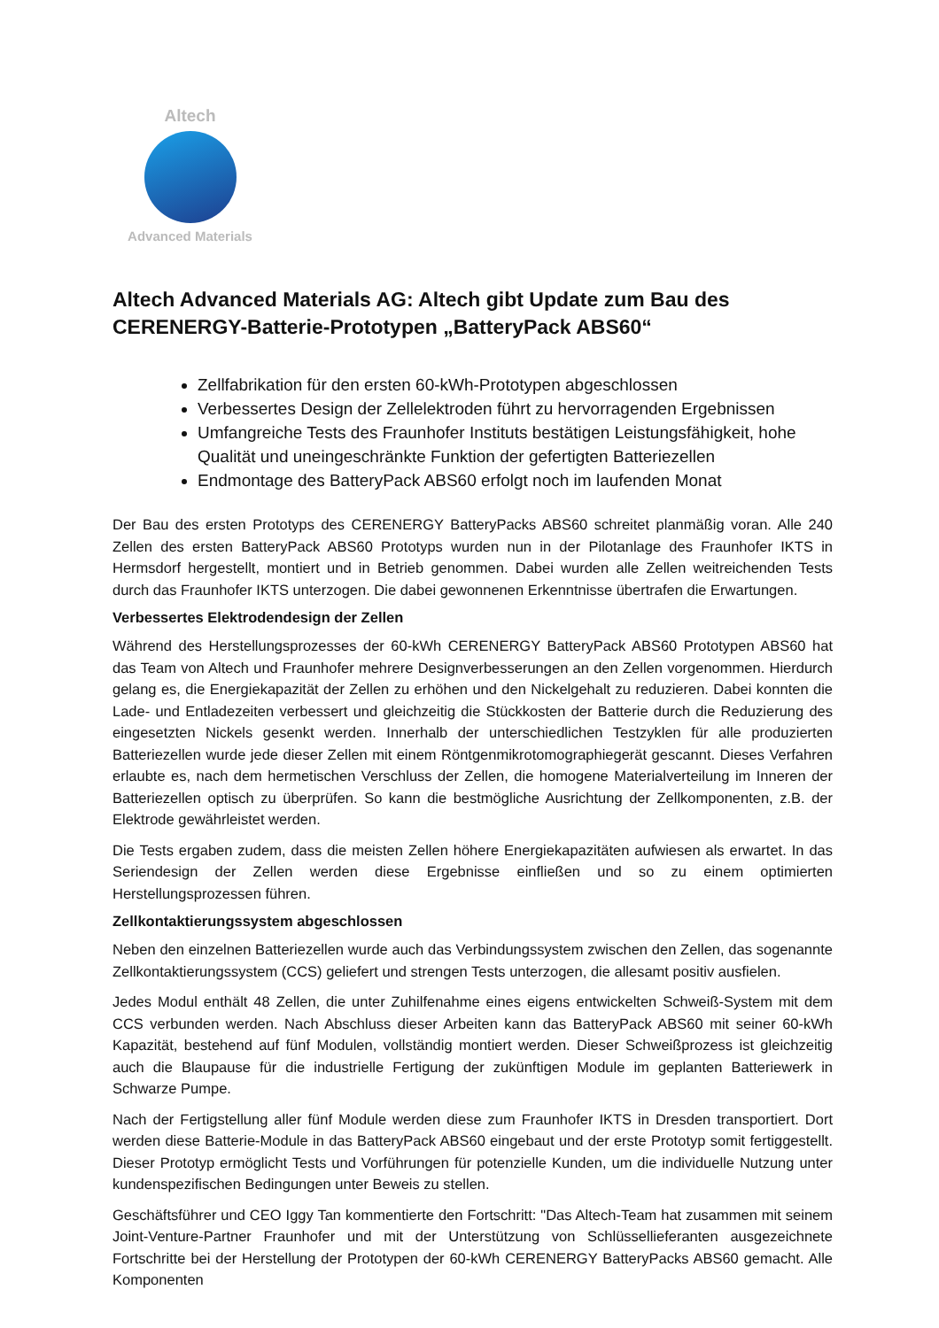Altech
Advanced Materials
Altech Advanced Materials AG: Altech gibt Update zum Bau des CERENERGY-Batterie-Prototypen „BatteryPack ABS60“
Zellfabrikation für den ersten 60-kWh-Prototypen abgeschlossen
Verbessertes Design der Zellelektroden führt zu hervorragenden Ergebnissen
Umfangreiche Tests des Fraunhofer Instituts bestätigen Leistungsfähigkeit, hohe Qualität und uneingeschränkte Funktion der gefertigten Batteriezellen
Endmontage des BatteryPack ABS60 erfolgt noch im laufenden Monat
Der Bau des ersten Prototyps des CERENERGY BatteryPacks ABS60 schreitet planmäßig voran. Alle 240 Zellen des ersten BatteryPack ABS60 Prototyps wurden nun in der Pilotanlage des Fraunhofer IKTS in Hermsdorf hergestellt, montiert und in Betrieb genommen. Dabei wurden alle Zellen weitreichenden Tests durch das Fraunhofer IKTS unterzogen. Die dabei gewonnenen Erkenntnisse übertrafen die Erwartungen.
Verbessertes Elektrodendesign der Zellen
Während des Herstellungsprozesses der 60-kWh CERENERGY BatteryPack ABS60 Prototypen ABS60 hat das Team von Altech und Fraunhofer mehrere Designverbesserungen an den Zellen vorgenommen. Hierdurch gelang es, die Energiekapazität der Zellen zu erhöhen und den Nickelgehalt zu reduzieren. Dabei konnten die Lade- und Entladezeiten verbessert und gleichzeitig die Stückkosten der Batterie durch die Reduzierung des eingesetzten Nickels gesenkt werden. Innerhalb der unterschiedlichen Testzyklen für alle produzierten Batteriezellen wurde jede dieser Zellen mit einem Röntgenmikrotomographiegerät gescannt. Dieses Verfahren erlaubte es, nach dem hermetischen Verschluss der Zellen, die homogene Materialverteilung im Inneren der Batteriezellen optisch zu überprüfen. So kann die bestmögliche Ausrichtung der Zellkomponenten, z.B. der Elektrode gewährleistet werden.
Die Tests ergaben zudem, dass die meisten Zellen höhere Energiekapazitäten aufwiesen als erwartet. In das Seriendesign der Zellen werden diese Ergebnisse einfließen und so zu einem optimierten Herstellungsprozessen führen.
Zellkontaktierungssystem abgeschlossen
Neben den einzelnen Batteriezellen wurde auch das Verbindungssystem zwischen den Zellen, das sogenannte Zellkontaktierungssystem (CCS) geliefert und strengen Tests unterzogen, die allesamt positiv ausfielen.
Jedes Modul enthält 48 Zellen, die unter Zuhilfenahme eines eigens entwickelten Schweiß-System mit dem CCS verbunden werden. Nach Abschluss dieser Arbeiten kann das BatteryPack ABS60 mit seiner 60-kWh Kapazität, bestehend auf fünf Modulen, vollständig montiert werden. Dieser Schweißprozess ist gleichzeitig auch die Blaupause für die industrielle Fertigung der zukünftigen Module im geplanten Batteriewerk in Schwarze Pumpe.
Nach der Fertigstellung aller fünf Module werden diese zum Fraunhofer IKTS in Dresden transportiert. Dort werden diese Batterie-Module in das BatteryPack ABS60 eingebaut und der erste Prototyp somit fertiggestellt. Dieser Prototyp ermöglicht Tests und Vorführungen für potenzielle Kunden, um die individuelle Nutzung unter kundenspezifischen Bedingungen unter Beweis zu stellen.
Geschäftsführer und CEO Iggy Tan kommentierte den Fortschritt: "Das Altech-Team hat zusammen mit seinem Joint-Venture-Partner Fraunhofer und mit der Unterstützung von Schlüssellieferanten ausgezeichnete Fortschritte bei der Herstellung der Prototypen der 60-kWh CERENERGY BatteryPacks ABS60 gemacht. Alle Komponenten